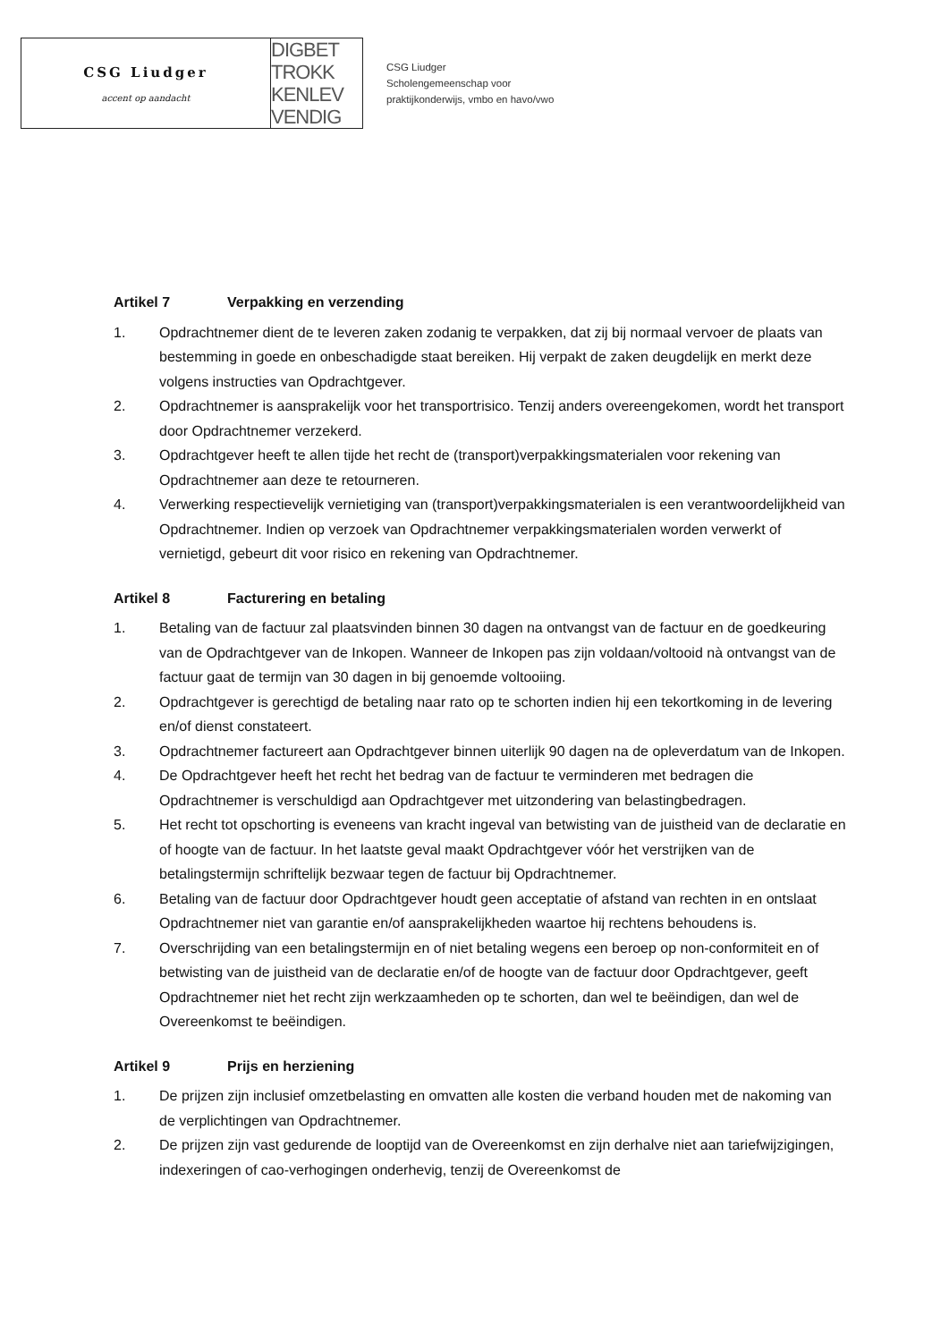CSG Liudger
accent op aandacht
DIGBET
TROKK
KENLEV
VENDIG
CSG Liudger
Scholengemeenschap voor
praktijkonderwijs, vmbo en havo/vwo
Artikel 7 Verpakking en verzending
1. Opdrachtnemer dient de te leveren zaken zodanig te verpakken, dat zij bij normaal vervoer de plaats van bestemming in goede en onbeschadigde staat bereiken. Hij verpakt de zaken deugdelijk en merkt deze volgens instructies van Opdrachtgever.
2. Opdrachtnemer is aansprakelijk voor het transportrisico. Tenzij anders overeengekomen, wordt het transport door Opdrachtnemer verzekerd.
3. Opdrachtgever heeft te allen tijde het recht de (transport)verpakkingsmaterialen voor rekening van Opdrachtnemer aan deze te retourneren.
4. Verwerking respectievelijk vernietiging van (transport)verpakkingsmaterialen is een verantwoordelijkheid van Opdrachtnemer. Indien op verzoek van Opdrachtnemer verpakkingsmaterialen worden verwerkt of vernietigd, gebeurt dit voor risico en rekening van Opdrachtnemer.
Artikel 8 Facturering en betaling
1. Betaling van de factuur zal plaatsvinden binnen 30 dagen na ontvangst van de factuur en de goedkeuring van de Opdrachtgever van de Inkopen. Wanneer de Inkopen pas zijn voldaan/voltooid nà ontvangst van de factuur gaat de termijn van 30 dagen in bij genoemde voltooiing.
2. Opdrachtgever is gerechtigd de betaling naar rato op te schorten indien hij een tekortkoming in de levering en/of dienst constateert.
3. Opdrachtnemer factureert aan Opdrachtgever binnen uiterlijk 90 dagen na de opleverdatum van de Inkopen.
4. De Opdrachtgever heeft het recht het bedrag van de factuur te verminderen met bedragen die Opdrachtnemer is verschuldigd aan Opdrachtgever met uitzondering van belastingbedragen.
5. Het recht tot opschorting is eveneens van kracht ingeval van betwisting van de juistheid van de declaratie en of hoogte van de factuur. In het laatste geval maakt Opdrachtgever vóór het verstrijken van de betalingstermijn schriftelijk bezwaar tegen de factuur bij Opdrachtnemer.
6. Betaling van de factuur door Opdrachtgever houdt geen acceptatie of afstand van rechten in en ontslaat Opdrachtnemer niet van garantie en/of aansprakelijkheden waartoe hij rechtens behoudens is.
7. Overschrijding van een betalingstermijn en of niet betaling wegens een beroep op non-conformiteit en of betwisting van de juistheid van de declaratie en/of de hoogte van de factuur door Opdrachtgever, geeft Opdrachtnemer niet het recht zijn werkzaamheden op te schorten, dan wel te beëindigen, dan wel de Overeenkomst te beëindigen.
Artikel 9 Prijs en herziening
1. De prijzen zijn inclusief omzetbelasting en omvatten alle kosten die verband houden met de nakoming van de verplichtingen van Opdrachtnemer.
2. De prijzen zijn vast gedurende de looptijd van de Overeenkomst en zijn derhalve niet aan tariefwijzigingen, indexeringen of cao-verhogingen onderhevig, tenzij de Overeenkomst de